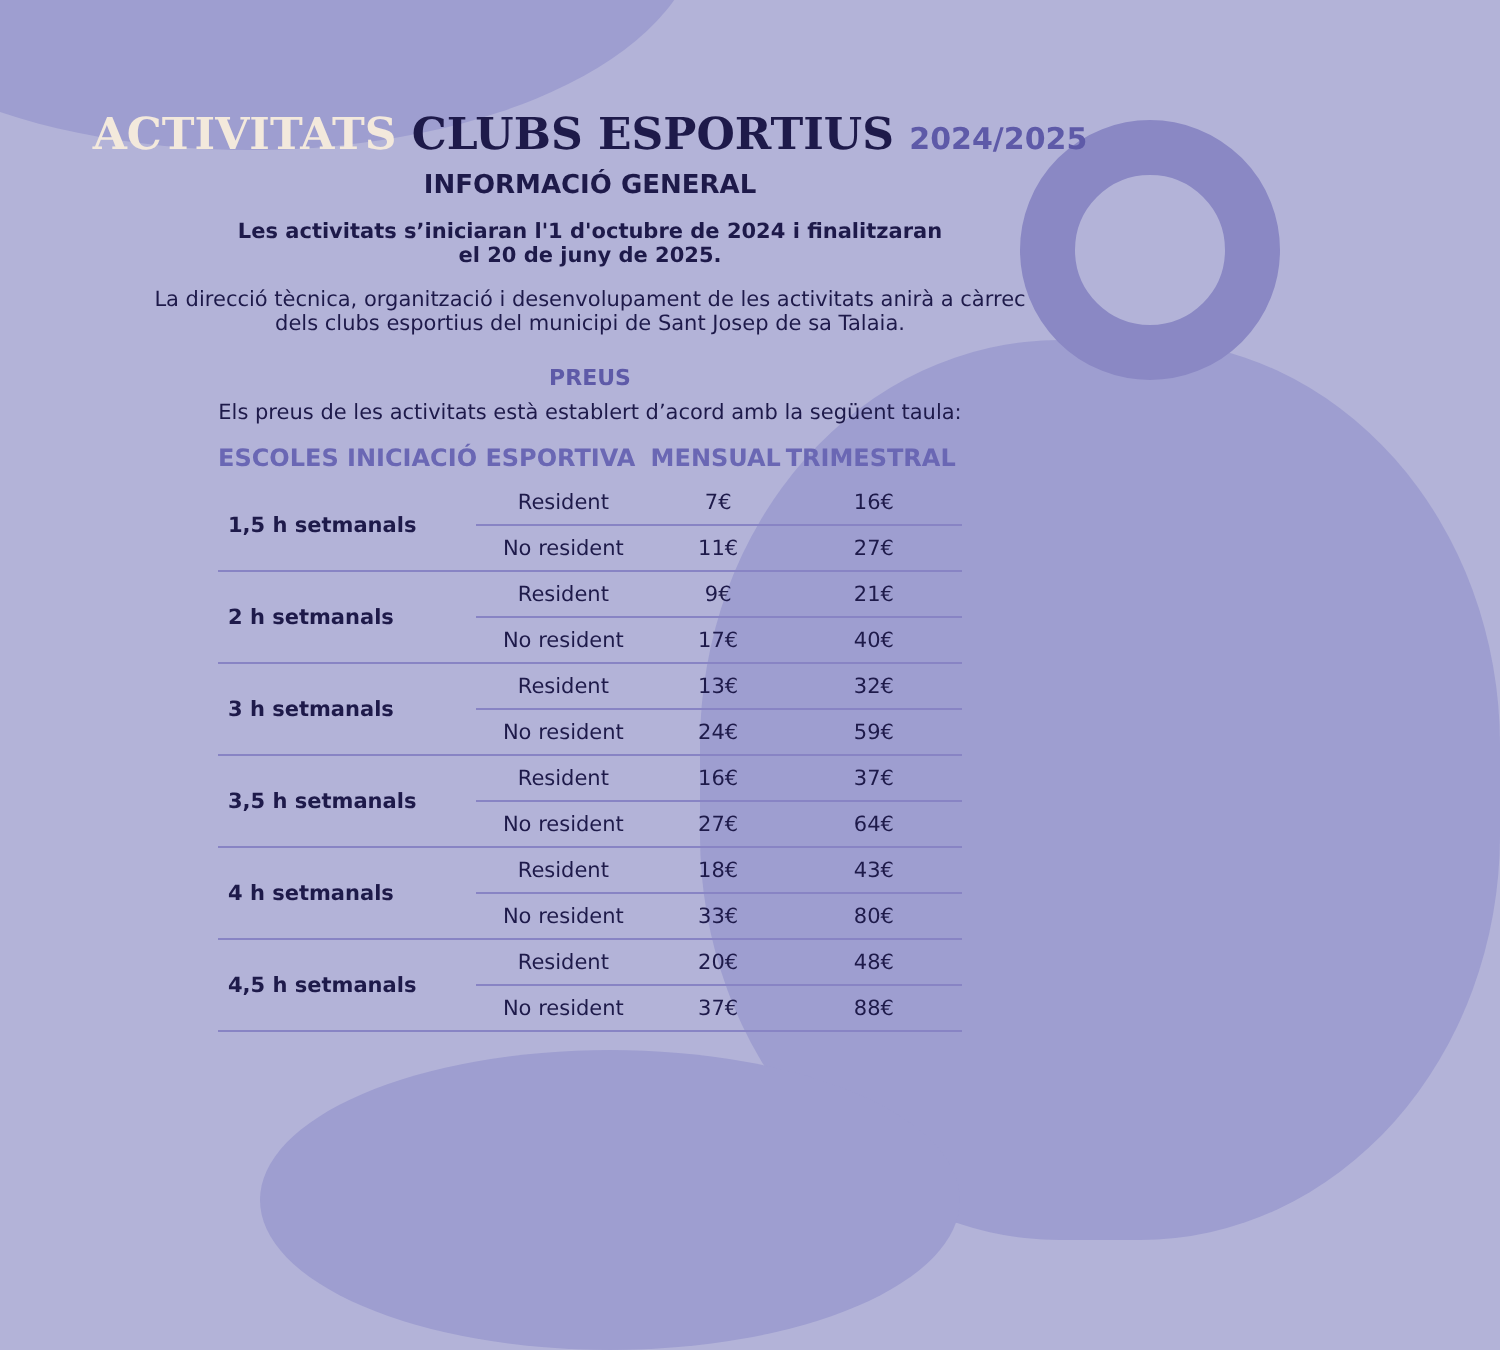ACTIVITATS CLUBS ESPORTIUS 2024/2025
INFORMACIÓ GENERAL
Les activitats s’iniciaran l'1 d'octubre de 2024 i finalitzaran
el 20 de juny de 2025.
La direcció tècnica, organització i desenvolupament de les activitats anirà a càrrec
dels clubs esportius del municipi de Sant Josep de sa Talaia.
PREUS
Els preus de les activitats està establert d’acord amb la següent taula:
| ESCOLES INICIACIÓ ESPORTIVA | | MENSUAL | TRIMESTRAL |
| --- | --- | --- | --- |
| 1,5 h setmanals | Resident | 7€ | 16€ |
| | No resident | 11€ | 27€ |
| 2 h setmanals | Resident | 9€ | 21€ |
| | No resident | 17€ | 40€ |
| 3 h setmanals | Resident | 13€ | 32€ |
| | No resident | 24€ | 59€ |
| 3,5 h setmanals | Resident | 16€ | 37€ |
| | No resident | 27€ | 64€ |
| 4 h setmanals | Resident | 18€ | 43€ |
| | No resident | 33€ | 80€ |
| 4,5 h setmanals | Resident | 20€ | 48€ |
| | No resident | 37€ | 88€ |